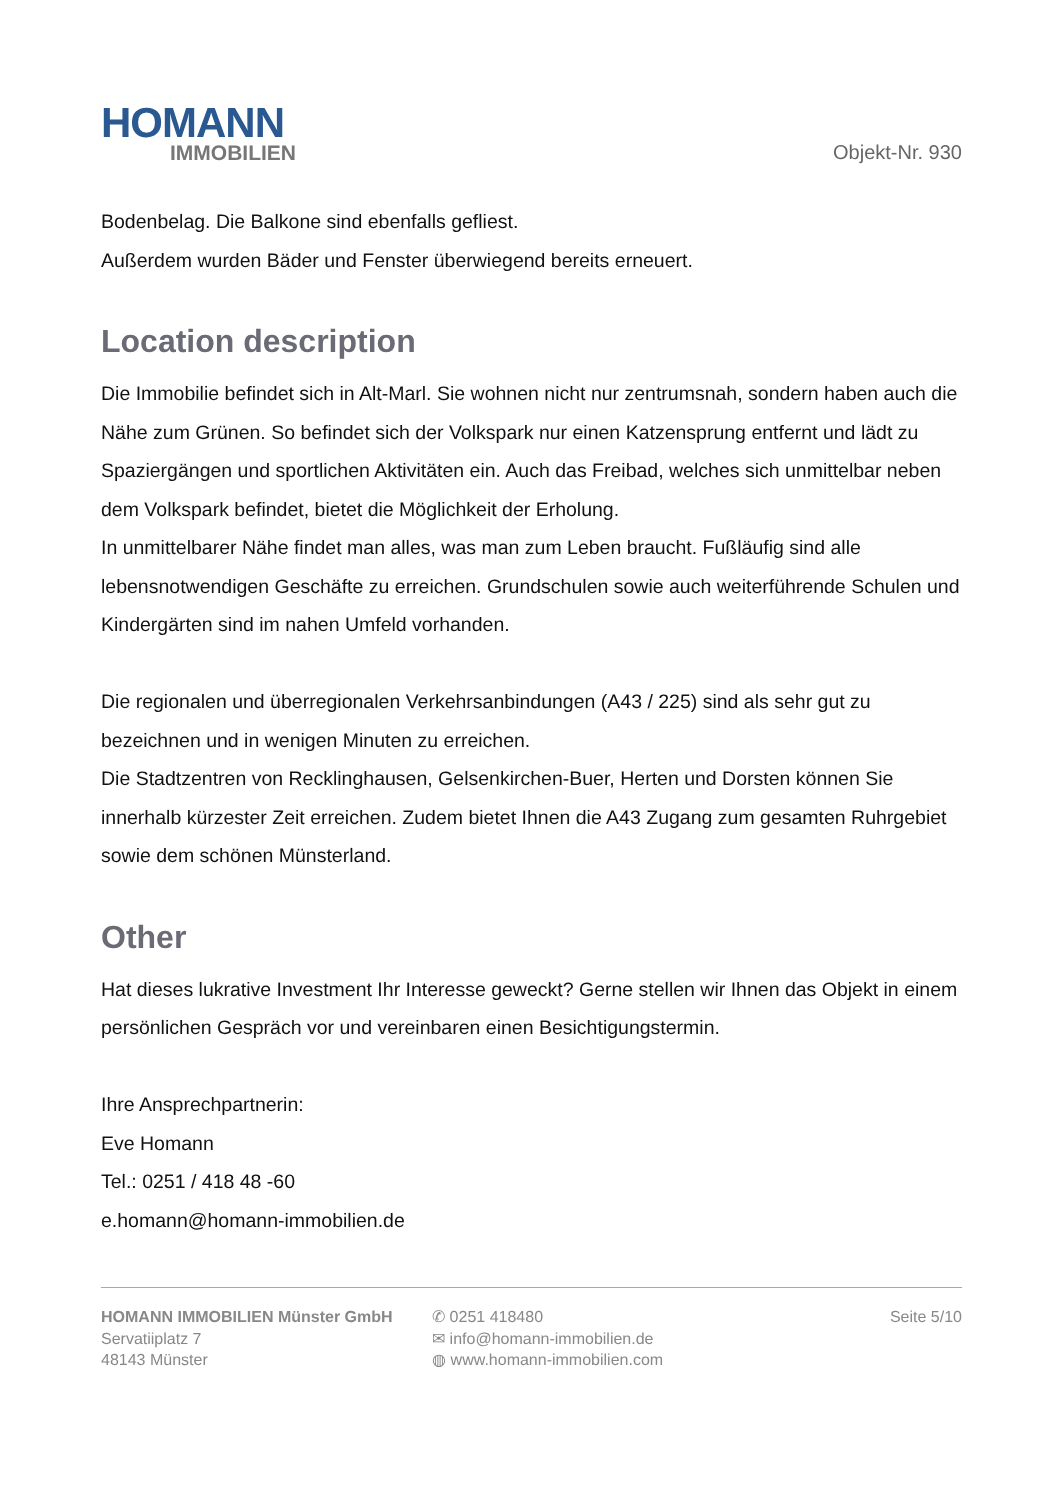HOMANN
IMMOBILIEN
Objekt-Nr. 930
Bodenbelag. Die Balkone sind ebenfalls gefliest.
Außerdem wurden Bäder und Fenster überwiegend bereits erneuert.
Location description
Die Immobilie befindet sich in Alt-Marl. Sie wohnen nicht nur zentrumsnah, sondern haben auch die Nähe zum Grünen. So befindet sich der Volkspark nur einen Katzensprung entfernt und lädt zu Spaziergängen und sportlichen Aktivitäten ein. Auch das Freibad, welches sich unmittelbar neben dem Volkspark befindet, bietet die Möglichkeit der Erholung.
In unmittelbarer Nähe findet man alles, was man zum Leben braucht. Fußläufig sind alle lebensnotwendigen Geschäfte zu erreichen. Grundschulen sowie auch weiterführende Schulen und Kindergärten sind im nahen Umfeld vorhanden.
Die regionalen und überregionalen Verkehrsanbindungen (A43 / 225) sind als sehr gut zu bezeichnen und in wenigen Minuten zu erreichen.
Die Stadtzentren von Recklinghausen, Gelsenkirchen-Buer, Herten und Dorsten können Sie innerhalb kürzester Zeit erreichen. Zudem bietet Ihnen die A43 Zugang zum gesamten Ruhrgebiet sowie dem schönen Münsterland.
Other
Hat dieses lukrative Investment Ihr Interesse geweckt? Gerne stellen wir Ihnen das Objekt in einem persönlichen Gespräch vor und vereinbaren einen Besichtigungstermin.
Ihre Ansprechpartnerin:
Eve Homann
Tel.: 0251 / 418 48 -60
e.homann@homann-immobilien.de
HOMANN IMMOBILIEN Münster GmbH
Servatiiplatz 7
48143 Münster
✆ 0251 418480
✉ info@homann-immobilien.de
◍ www.homann-immobilien.com
Seite 5/10